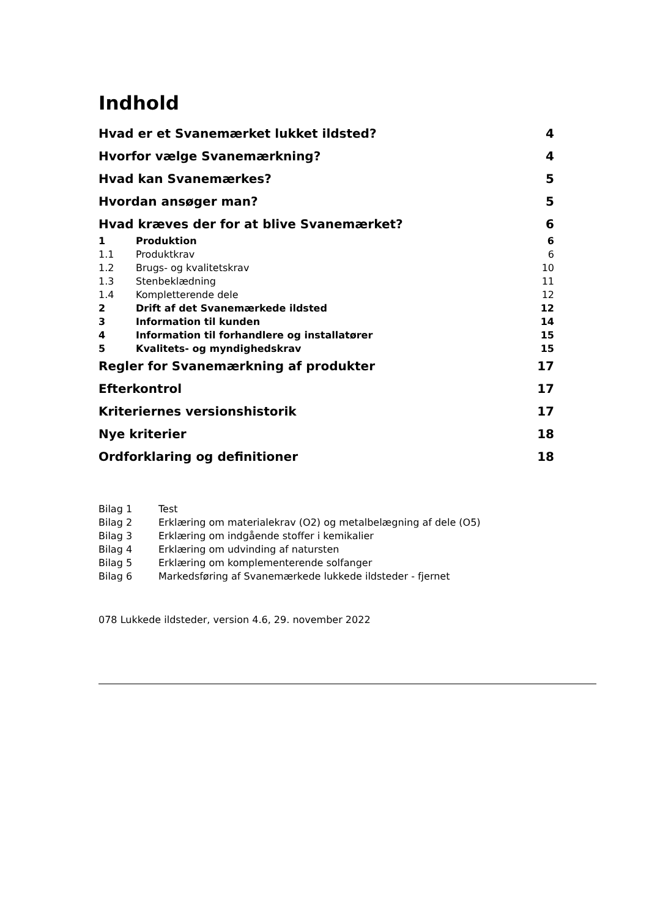Indhold
Hvad er et Svanemærket lukket ildsted? 4
Hvorfor vælge Svanemærkning? 4
Hvad kan Svanemærkes? 5
Hvordan ansøger man? 5
Hvad kræves der for at blive Svanemærket? 6
1 Produktion 6
1.1 Produktkrav 6
1.2 Brugs- og kvalitetskrav 10
1.3 Stenbeklædning 11
1.4 Kompletterende dele 12
2 Drift af det Svanemærkede ildsted 12
3 Information til kunden 14
4 Information til forhandlere og installatører 15
5 Kvalitets- og myndighedskrav 15
Regler for Svanemærkning af produkter 17
Efterkontrol 17
Kriteriernes versionshistorik 17
Nye kriterier 18
Ordforklaring og definitioner 18
Bilag 1 Test
Bilag 2 Erklæring om materialekrav (O2) og metalbelægning af dele (O5)
Bilag 3 Erklæring om indgående stoffer i kemikalier
Bilag 4 Erklæring om udvinding af natursten
Bilag 5 Erklæring om komplementerende solfanger
Bilag 6 Markedsføring af Svanemærkede lukkede ildsteder - fjernet
078 Lukkede ildsteder, version 4.6, 29. november 2022